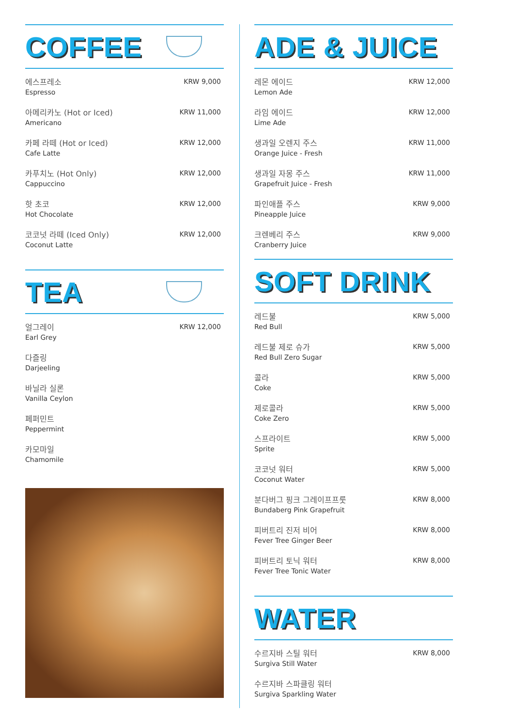COFFEE
에스프레소
Espresso
KRW 9,000
아메리카노 (Hot or Iced)
Americano
KRW 11,000
카페 라떼 (Hot or Iced)
Cafe Latte
KRW 12,000
카푸치노 (Hot Only)
Cappuccino
KRW 12,000
핫 초코
Hot Chocolate
KRW 12,000
코코넛 라떼 (Iced Only)
Coconut Latte
KRW 12,000
TEA
얼그레이
Earl Grey
KRW 12,000
다즐링
Darjeeling
바닐라 실론
Vanilla Ceylon
페퍼민트
Peppermint
카모마일
Chamomile
ADE & JUICE
레몬 에이드
Lemon Ade
KRW 12,000
라임 에이드
Lime Ade
KRW 12,000
생과일 오렌지 주스
Orange Juice - Fresh
KRW 11,000
생과일 자몽 주스
Grapefruit Juice - Fresh
KRW 11,000
파인애플 주스
Pineapple Juice
KRW 9,000
크렌베리 주스
Cranberry Juice
KRW 9,000
SOFT DRINK
레드불
Red Bull
KRW 5,000
레드불 제로 슈가
Red Bull Zero Sugar
KRW 5,000
콜라
Coke
KRW 5,000
제로콜라
Coke Zero
KRW 5,000
스프라이트
Sprite
KRW 5,000
코코넛 워터
Coconut Water
KRW 5,000
분다버그 핑크 그레이프프룻
Bundaberg Pink Grapefruit
KRW 8,000
피버트리 진저 비어
Fever Tree Ginger Beer
KRW 8,000
피버트리 토닉 워터
Fever Tree Tonic Water
KRW 8,000
WATER
수르지바 스틸 워터
Surgiva Still Water
KRW 8,000
수르지바 스파클링 워터
Surgiva Sparkling Water